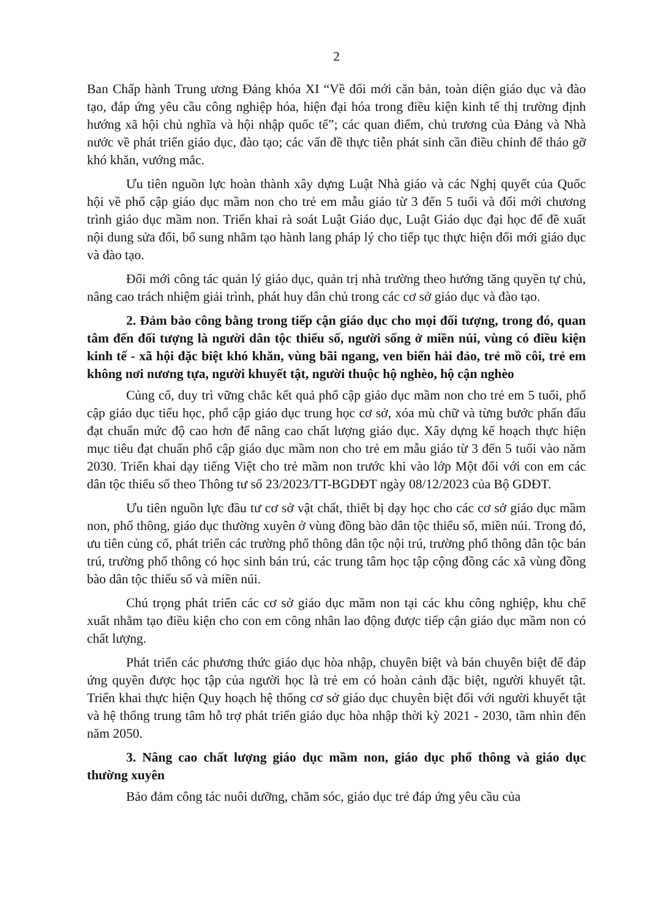2
Ban Chấp hành Trung ương Đảng khóa XI “Về đổi mới căn bản, toàn diện giáo dục và đào tạo, đáp ứng yêu cầu công nghiệp hóa, hiện đại hóa trong điều kiện kinh tế thị trường định hướng xã hội chủ nghĩa và hội nhập quốc tế”; các quan điểm, chủ trương của Đảng và Nhà nước về phát triển giáo dục, đào tạo; các vấn đề thực tiễn phát sinh cần điều chỉnh để tháo gỡ khó khăn, vướng mắc.
Ưu tiên nguồn lực hoàn thành xây dựng Luật Nhà giáo và các Nghị quyết của Quốc hội về phổ cập giáo dục mầm non cho trẻ em mẫu giáo từ 3 đến 5 tuổi và đổi mới chương trình giáo dục mầm non. Triển khai rà soát Luật Giáo dục, Luật Giáo dục đại học để đề xuất nội dung sửa đổi, bổ sung nhằm tạo hành lang pháp lý cho tiếp tục thực hiện đổi mới giáo dục và đào tạo.
Đổi mới công tác quản lý giáo dục, quản trị nhà trường theo hướng tăng quyền tự chủ, nâng cao trách nhiệm giải trình, phát huy dân chủ trong các cơ sở giáo dục và đào tạo.
2. Đảm bảo công bằng trong tiếp cận giáo dục cho mọi đối tượng, trong đó, quan tâm đến đối tượng là người dân tộc thiểu số, người sống ở miền núi, vùng có điều kiện kinh tế - xã hội đặc biệt khó khăn, vùng bãi ngang, ven biển hải đảo, trẻ mồ côi, trẻ em không nơi nương tựa, người khuyết tật, người thuộc hộ nghèo, hộ cận nghèo
Củng cố, duy trì vững chắc kết quả phổ cập giáo dục mầm non cho trẻ em 5 tuổi, phổ cập giáo dục tiểu học, phổ cập giáo dục trung học cơ sở, xóa mù chữ và từng bước phấn đấu đạt chuẩn mức độ cao hơn để nâng cao chất lượng giáo dục. Xây dựng kế hoạch thực hiện mục tiêu đạt chuẩn phổ cập giáo dục mầm non cho trẻ em mẫu giáo từ 3 đến 5 tuổi vào năm 2030. Triển khai dạy tiếng Việt cho trẻ mầm non trước khi vào lớp Một đối với con em các dân tộc thiểu số theo Thông tư số 23/2023/TT-BGDĐT ngày 08/12/2023 của Bộ GDĐT.
Ưu tiên nguồn lực đầu tư cơ sở vật chất, thiết bị dạy học cho các cơ sở giáo dục mầm non, phổ thông, giáo dục thường xuyên ở vùng đồng bào dân tộc thiểu số, miền núi. Trong đó, ưu tiên củng cố, phát triển các trường phổ thông dân tộc nội trú, trường phổ thông dân tộc bán trú, trường phổ thông có học sinh bán trú, các trung tâm học tập cộng đồng các xã vùng đồng bào dân tộc thiểu số và miền núi.
Chú trọng phát triển các cơ sở giáo dục mầm non tại các khu công nghiệp, khu chế xuất nhằm tạo điều kiện cho con em công nhân lao động được tiếp cận giáo dục mầm non có chất lượng.
Phát triển các phương thức giáo dục hòa nhập, chuyên biệt và bán chuyên biệt để đáp ứng quyền được học tập của người học là trẻ em có hoàn cảnh đặc biệt, người khuyết tật. Triển khai thực hiện Quy hoạch hệ thống cơ sở giáo dục chuyên biệt đối với người khuyết tật và hệ thống trung tâm hỗ trợ phát triển giáo dục hòa nhập thời kỳ 2021 - 2030, tầm nhìn đến năm 2050.
3. Nâng cao chất lượng giáo dục mầm non, giáo dục phổ thông và giáo dục thường xuyên
Bảo đảm công tác nuôi dưỡng, chăm sóc, giáo dục trẻ đáp ứng yêu cầu của